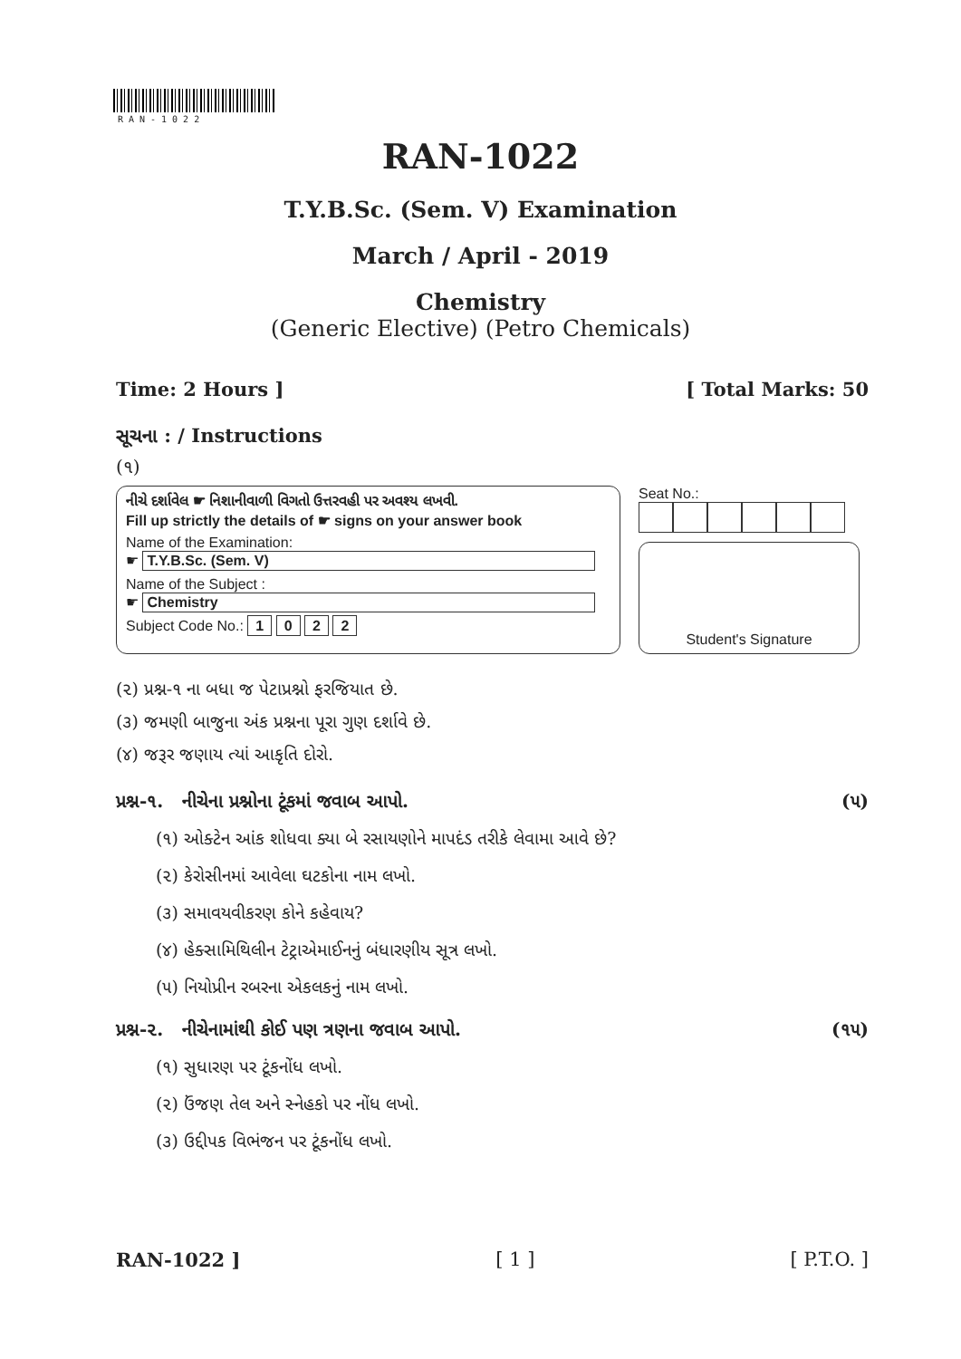RAN-1022
RAN-1022
T.Y.B.Sc. (Sem. V) Examination
March / April - 2019
Chemistry
(Generic Elective) (Petro Chemicals)
Time: 2 Hours ] [ Total Marks: 50
સૂચના : / Instructions
(૧)
નીચે દર્શાવેલ ☛ નિશાનીવાળી વિગતો ઉત્તરવહી પર અવશ્ય લખવી.
Fill up strictly the details of ☛ signs on your answer book
Name of the Examination:
☛ T.Y.B.Sc. (Sem. V)
Name of the Subject :
☛ Chemistry
Subject Code No.: 1 0 2 2
Seat No.:
Student's Signature
(૨) પ્રશ્ન-૧ ના બધા જ પેટાપ્રશ્નો ફરજિયાત છે.
(૩) જમણી બાજુના અંક પ્રશ્નના પૂરા ગુણ દર્શાવે છે.
(૪) જરૂર જણાય ત્યાં આકૃતિ દોરો.
પ્રશ્ન-૧. નીચેના પ્રશ્નોના ટૂંકમાં જવાબ આપો. (૫)
(૧) ઓક્ટેન આંક શોધવા ક્યા બે રસાયણોને માપદંડ તરીકે લેવામા આવે છે?
(૨) કેરોસીનમાં આવેલા ઘટકોના નામ લખો.
(૩) સમાવયવીકરણ કોને કહેવાય?
(૪) હેક્સામિથિલીન ટેટ્રાએમાઈનનું બંધારણીય સૂત્ર લખો.
(૫) નિયોપ્રીન રબરના એકલકનું નામ લખો.
પ્રશ્ન-૨. નીચેનામાંથી કોઈ પણ ત્રણના જવાબ આપો. (૧૫)
(૧) સુધારણ પર ટૂંકનોંધ લખો.
(૨) ઉંજણ તેલ અને સ્નેહકો પર નોંધ લખો.
(૩) ઉદ્દીપક વિભંજન પર ટૂંકનોંધ લખો.
RAN-1022 ] [ 1 ] [ P.T.O. ]